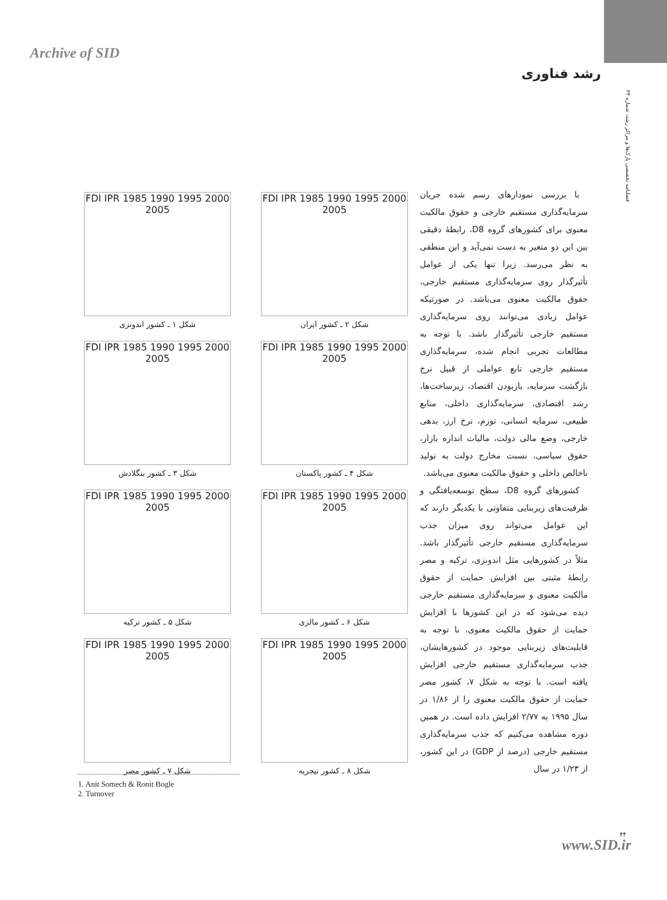Archive of SID
رشد فناوری
فصلنامه تخصصی پارک‌ها و مراکز رشد، شماره ۲۴
با بررسی نمودارهای رسم شده جریان سرمایه‌گذاری مستقیم خارجی و حقوق مالکیت معنوی برای کشورهای گروه D8، رابطهٔ دقیقی بین این دو متغیر به دست نمی‌آید و این منطقی به نظر می‌رسد. زیرا تنها یکی از عوامل تأثیرگذار روی سرمایه‌گذاری مستقیم خارجی، حقوق مالکیت معنوی می‌باشد. در صورتیکه عوامل زیادی می‌توانند روی سرمایه‌گذاری مستقیم خارجی تأثیرگذار باشد. با توجه به مطالعات تجربی انجام شده، سرمایه‌گذاری مستقیم خارجی تابع عواملی از قبیل نرخ بازگشت سرمایه، بازبودن اقتصاد، زیرساخت‌ها، رشد اقتصادی، سرمایه‌گذاری داخلی، منابع طبیعی، سرمایه انسانی، تورم، نرخ ارز، بدهی خارجی، وضع مالی دولت، مالیات اندازه بازار، حقوق سیاسی، نسبت مخارج دولت به تولید ناخالص داخلی و حقوق مالکیت معنوی می‌باشد.
کشورهای گروه D8، سطح توسعه‌یافتگی و ظرفیت‌های زیربنایی متفاوتی با یکدیگر دارند که این عوامل می‌تواند روی میزان جذب سرمایه‌گذاری مستقیم خارجی تأثیرگذار باشد. مثلاً در کشورهایی مثل اندونزی، ترکیه و مصر رابطهٔ مثبتی بین افزایش حمایت از حقوق مالکیت معنوی و سرمایه‌گذاری مستقیم خارجی دیده می‌شود که در این کشورها با افزایش حمایت از حقوق مالکیت معنوی، با توجه به قابلیت‌های زیربنایی موجود در کشورهایشان، جذب سرمایه‌گذاری مستقیم خارجی افزایش یافته است. با توجه به شکل ۷، کشور مصر حمایت از حقوق مالکیت معنوی را از ۱/۸۶ در سال ۱۹۹۵ به ۲/۷۷ افزایش داده است. در همین دوره مشاهده می‌کنیم که جذب سرمایه‌گذاری مستقیم خارجی (درصد از GDP) در این کشور، از ۱/۲۳ در سال
FDI IPR 1985 1990 1995 2000 2005
شکل ۲ ـ کشور ایران
FDI IPR 1985 1990 1995 2000 2005
شکل ۱ ـ کشور اندونزی
FDI IPR 1985 1990 1995 2000 2005
شکل ۴ ـ کشور پاکستان
FDI IPR 1985 1990 1995 2000 2005
شکل ۳ ـ کشور بنگلادش
FDI IPR 1985 1990 1995 2000 2005
شکل ۶ ـ کشور مالزی
FDI IPR 1985 1990 1995 2000 2005
شکل ۵ ـ کشور ترکیه
FDI IPR 1985 1990 1995 2000 2005
شکل ۸ ـ کشور نیجریه
FDI IPR 1985 1990 1995 2000 2005
شکل ۷ ـ کشور مصر
1. Anit Somech & Ronit Bogle
2. Turnover
۴۴
www.SID.ir